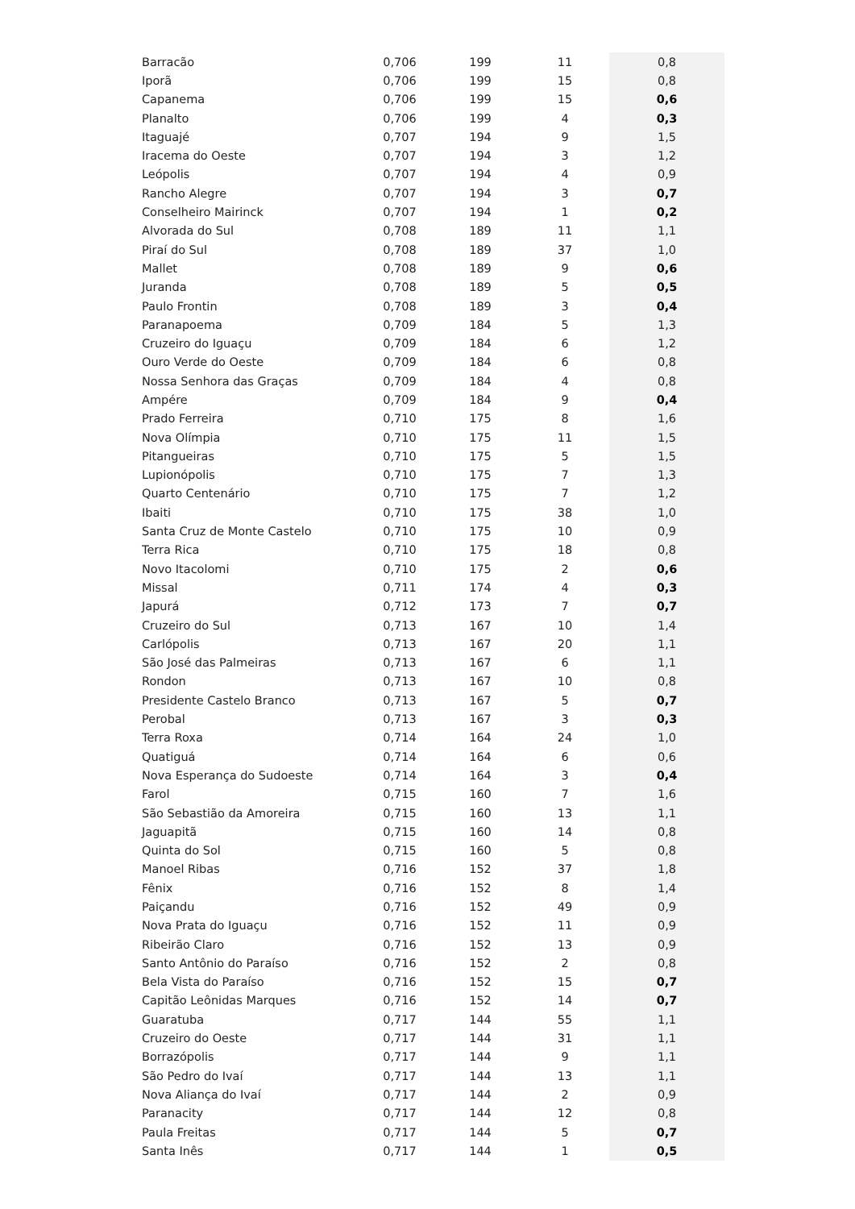| Barracão | 0,706 | 199 | 11 | 0,8 |
| Iporã | 0,706 | 199 | 15 | 0,8 |
| Capanema | 0,706 | 199 | 15 | 0,6 |
| Planalto | 0,706 | 199 | 4 | 0,3 |
| Itaguajé | 0,707 | 194 | 9 | 1,5 |
| Iracema do Oeste | 0,707 | 194 | 3 | 1,2 |
| Leópolis | 0,707 | 194 | 4 | 0,9 |
| Rancho Alegre | 0,707 | 194 | 3 | 0,7 |
| Conselheiro Mairinck | 0,707 | 194 | 1 | 0,2 |
| Alvorada do Sul | 0,708 | 189 | 11 | 1,1 |
| Piraí do Sul | 0,708 | 189 | 37 | 1,0 |
| Mallet | 0,708 | 189 | 9 | 0,6 |
| Juranda | 0,708 | 189 | 5 | 0,5 |
| Paulo Frontin | 0,708 | 189 | 3 | 0,4 |
| Paranapoema | 0,709 | 184 | 5 | 1,3 |
| Cruzeiro do Iguaçu | 0,709 | 184 | 6 | 1,2 |
| Ouro Verde do Oeste | 0,709 | 184 | 6 | 0,8 |
| Nossa Senhora das Graças | 0,709 | 184 | 4 | 0,8 |
| Ampére | 0,709 | 184 | 9 | 0,4 |
| Prado Ferreira | 0,710 | 175 | 8 | 1,6 |
| Nova Olímpia | 0,710 | 175 | 11 | 1,5 |
| Pitangueiras | 0,710 | 175 | 5 | 1,5 |
| Lupionópolis | 0,710 | 175 | 7 | 1,3 |
| Quarto Centenário | 0,710 | 175 | 7 | 1,2 |
| Ibaiti | 0,710 | 175 | 38 | 1,0 |
| Santa Cruz de Monte Castelo | 0,710 | 175 | 10 | 0,9 |
| Terra Rica | 0,710 | 175 | 18 | 0,8 |
| Novo Itacolomi | 0,710 | 175 | 2 | 0,6 |
| Missal | 0,711 | 174 | 4 | 0,3 |
| Japurá | 0,712 | 173 | 7 | 0,7 |
| Cruzeiro do Sul | 0,713 | 167 | 10 | 1,4 |
| Carlópolis | 0,713 | 167 | 20 | 1,1 |
| São José das Palmeiras | 0,713 | 167 | 6 | 1,1 |
| Rondon | 0,713 | 167 | 10 | 0,8 |
| Presidente Castelo Branco | 0,713 | 167 | 5 | 0,7 |
| Perobal | 0,713 | 167 | 3 | 0,3 |
| Terra Roxa | 0,714 | 164 | 24 | 1,0 |
| Quatiguá | 0,714 | 164 | 6 | 0,6 |
| Nova Esperança do Sudoeste | 0,714 | 164 | 3 | 0,4 |
| Farol | 0,715 | 160 | 7 | 1,6 |
| São Sebastião da Amoreira | 0,715 | 160 | 13 | 1,1 |
| Jaguapitã | 0,715 | 160 | 14 | 0,8 |
| Quinta do Sol | 0,715 | 160 | 5 | 0,8 |
| Manoel Ribas | 0,716 | 152 | 37 | 1,8 |
| Fênix | 0,716 | 152 | 8 | 1,4 |
| Paiçandu | 0,716 | 152 | 49 | 0,9 |
| Nova Prata do Iguaçu | 0,716 | 152 | 11 | 0,9 |
| Ribeirão Claro | 0,716 | 152 | 13 | 0,9 |
| Santo Antônio do Paraíso | 0,716 | 152 | 2 | 0,8 |
| Bela Vista do Paraíso | 0,716 | 152 | 15 | 0,7 |
| Capitão Leônidas Marques | 0,716 | 152 | 14 | 0,7 |
| Guaratuba | 0,717 | 144 | 55 | 1,1 |
| Cruzeiro do Oeste | 0,717 | 144 | 31 | 1,1 |
| Borrazópolis | 0,717 | 144 | 9 | 1,1 |
| São Pedro do Ivaí | 0,717 | 144 | 13 | 1,1 |
| Nova Aliança do Ivaí | 0,717 | 144 | 2 | 0,9 |
| Paranacity | 0,717 | 144 | 12 | 0,8 |
| Paula Freitas | 0,717 | 144 | 5 | 0,7 |
| Santa Inês | 0,717 | 144 | 1 | 0,5 |